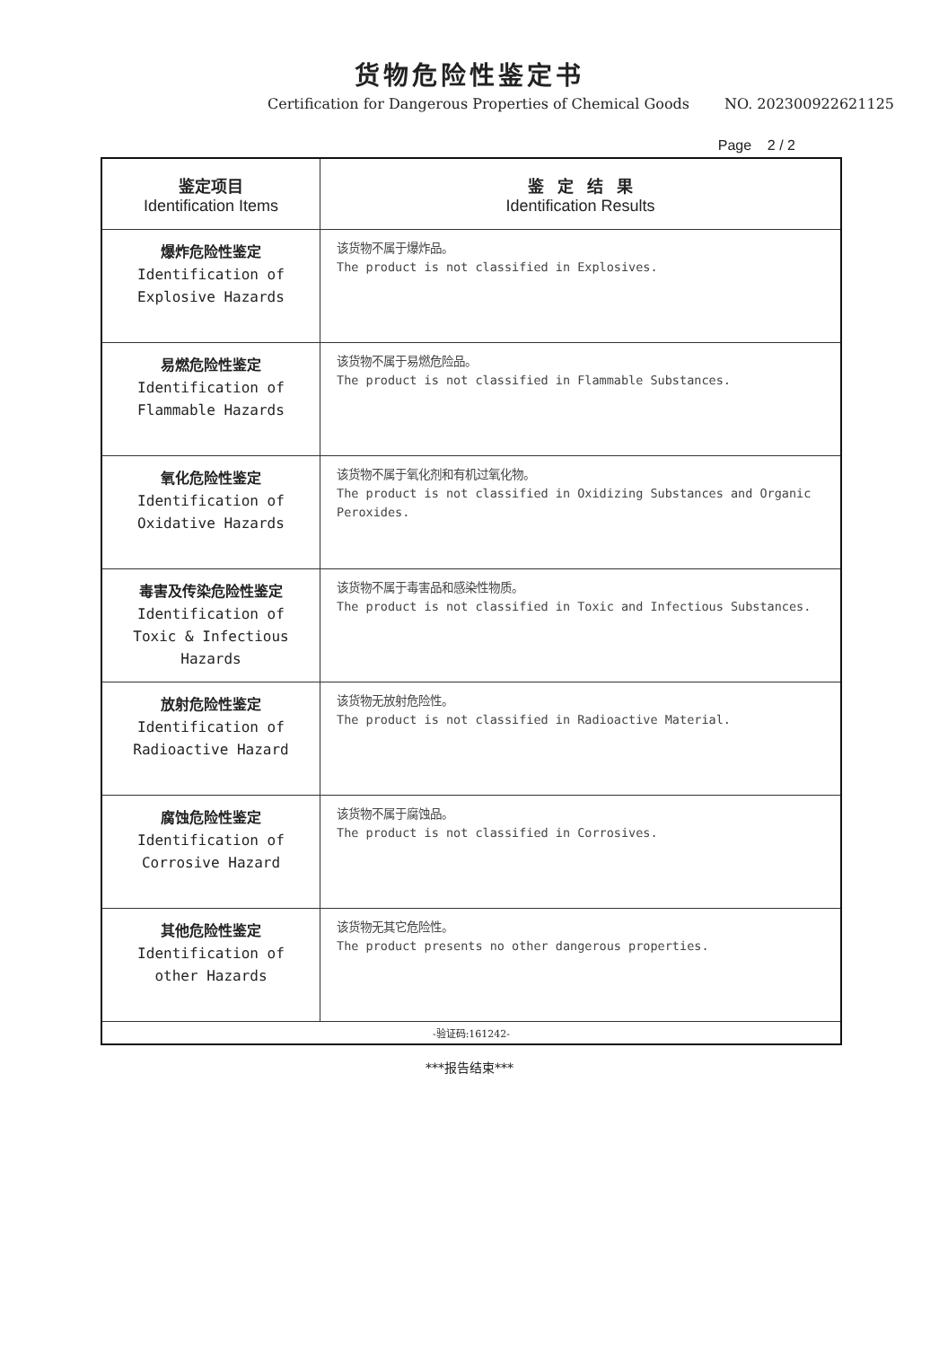货物危险性鉴定书
Certification for Dangerous Properties of Chemical Goods NO. 202300922621125
Page 2 / 2
| 鉴定项目 Identification Items | 鉴 定 结 果 Identification Results |
| --- | --- |
| 爆炸危险性鉴定 Identification of Explosive Hazards | 该货物不属于爆炸品。 The product is not classified in Explosives. |
| 易燃危险性鉴定 Identification of Flammable Hazards | 该货物不属于易燃危险品。 The product is not classified in Flammable Substances. |
| 氧化危险性鉴定 Identification of Oxidative Hazards | 该货物不属于氧化剂和有机过氧化物。 The product is not classified in Oxidizing Substances and Organic Peroxides. |
| 毒害及传染危险性鉴定 Identification of Toxic & Infectious Hazards | 该货物不属于毒害品和感染性物质。 The product is not classified in Toxic and Infectious Substances. |
| 放射危险性鉴定 Identification of Radioactive Hazard | 该货物无放射危险性。 The product is not classified in Radioactive Material. |
| 腐蚀危险性鉴定 Identification of Corrosive Hazard | 该货物不属于腐蚀品。 The product is not classified in Corrosives. |
| 其他危险性鉴定 Identification of other Hazards | 该货物无其它危险性。 The product presents no other dangerous properties. |
| -验证码:161242- | |
***报告结束***